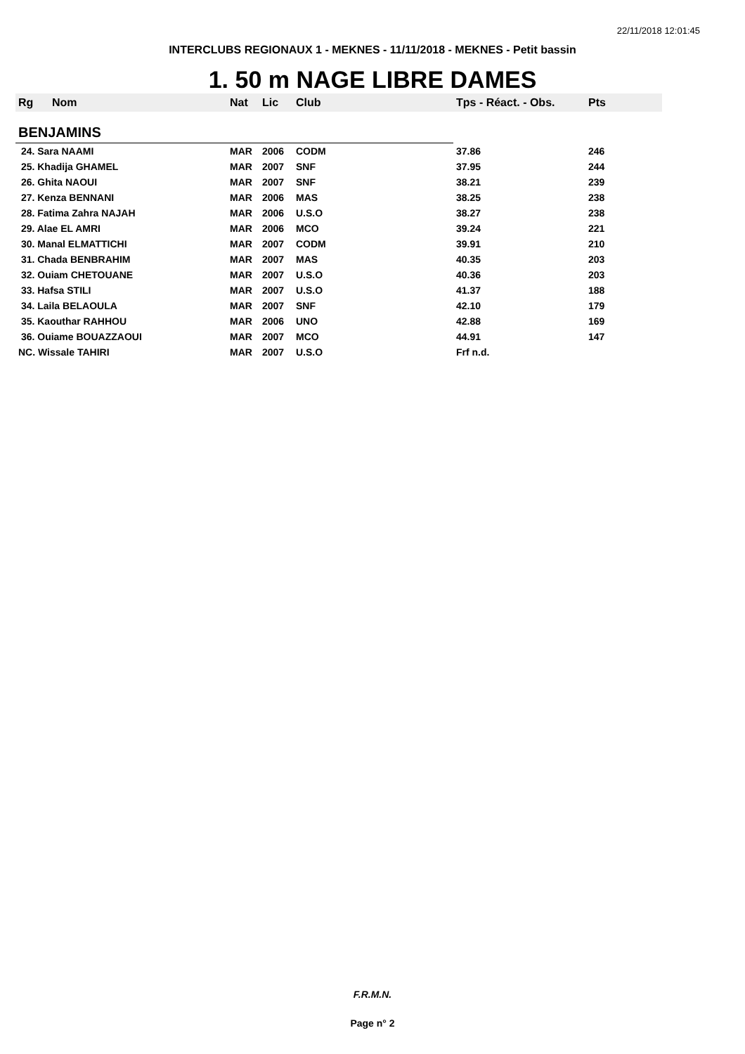22/11/2018 12:01:45
INTERCLUBS REGIONAUX 1 - MEKNES - 11/11/2018 - MEKNES - Petit bassin
1. 50 m NAGE LIBRE DAMES
| Rg | Nom | Nat | Lic | Club | Tps - Réact. - Obs. | Pts |
| --- | --- | --- | --- | --- | --- | --- |
| BENJAMINS | | | | | | |
| 24. Sara NAAMI | | MAR | 2006 | CODM | 37.86 | 246 |
| 25. Khadija GHAMEL | | MAR | 2007 | SNF | 37.95 | 244 |
| 26. Ghita NAOUI | | MAR | 2007 | SNF | 38.21 | 239 |
| 27. Kenza BENNANI | | MAR | 2006 | MAS | 38.25 | 238 |
| 28. Fatima Zahra NAJAH | | MAR | 2006 | U.S.O | 38.27 | 238 |
| 29. Alae EL AMRI | | MAR | 2006 | MCO | 39.24 | 221 |
| 30. Manal ELMATTICHI | | MAR | 2007 | CODM | 39.91 | 210 |
| 31. Chada BENBRAHIM | | MAR | 2007 | MAS | 40.35 | 203 |
| 32. Ouiam CHETOUANE | | MAR | 2007 | U.S.O | 40.36 | 203 |
| 33. Hafsa STILI | | MAR | 2007 | U.S.O | 41.37 | 188 |
| 34. Laila BELAOULA | | MAR | 2007 | SNF | 42.10 | 179 |
| 35. Kaouthar RAHHOU | | MAR | 2006 | UNO | 42.88 | 169 |
| 36. Ouiame BOUAZZAOUI | | MAR | 2007 | MCO | 44.91 | 147 |
| NC. Wissale TAHIRI | | MAR | 2007 | U.S.O | Frf n.d. | |
F.R.M.N.
Page n° 2